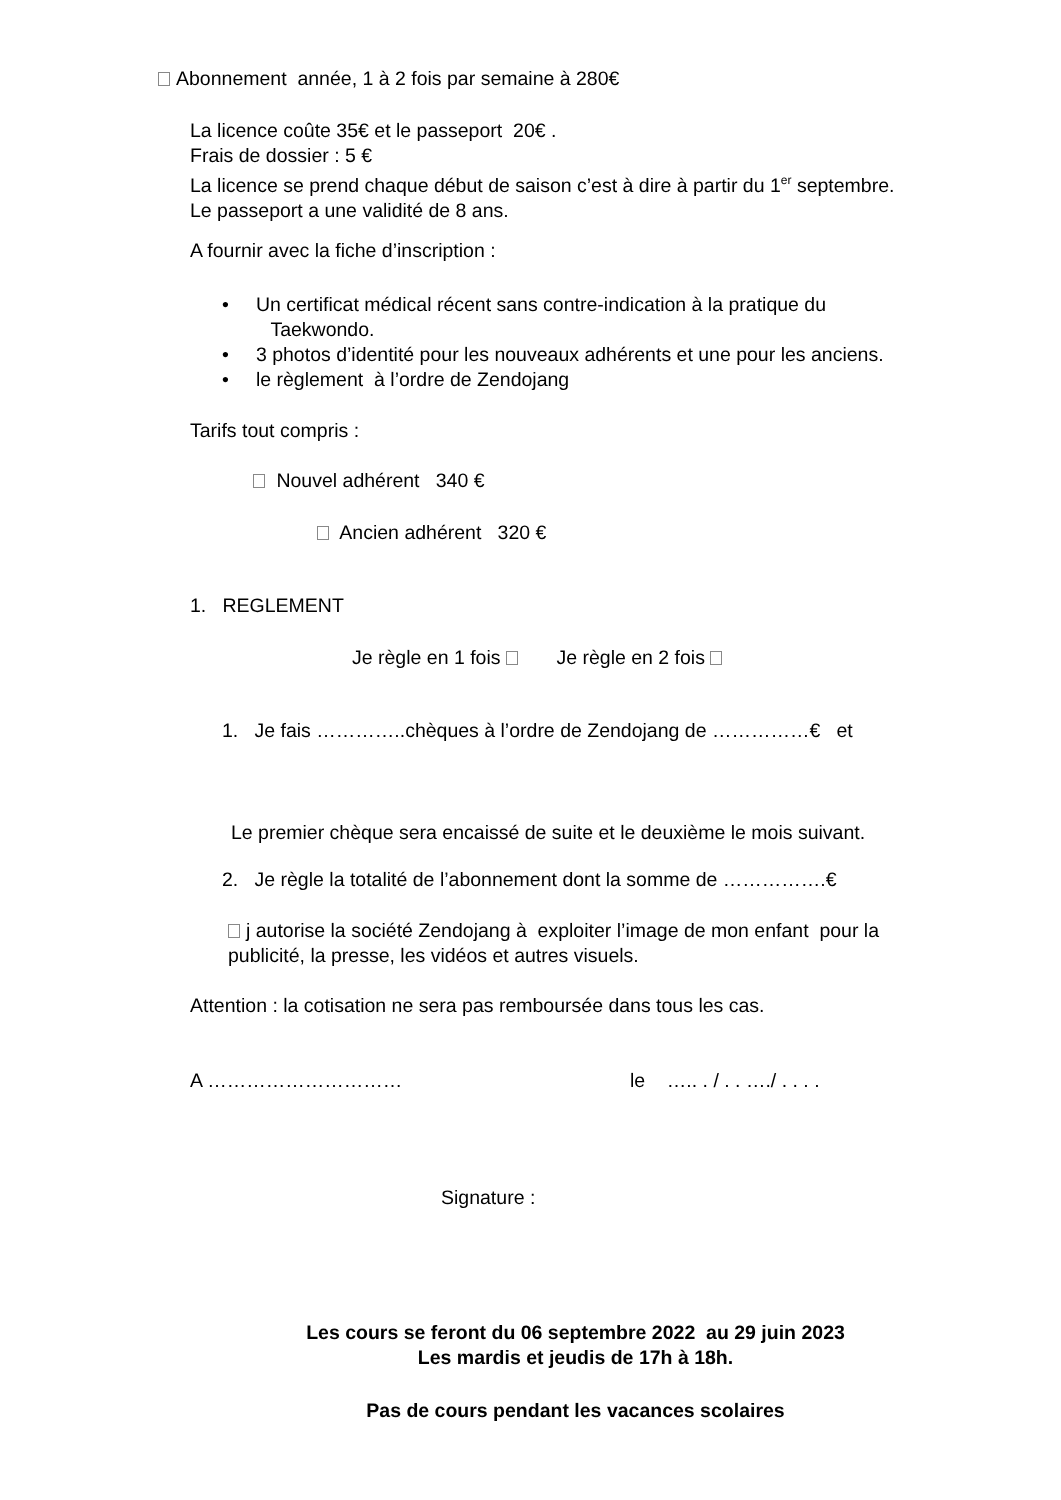Abonnement année, 1 à 2 fois par semaine à 280€
La licence coûte 35€ et le passeport 20€ .
Frais de dossier : 5 €
La licence se prend chaque début de saison c’est à dire à partir du 1<sup>er</sup> septembre.
Le passeport a une validité de 8 ans.
A fournir avec la fiche d’inscription :
• Un certificat médical récent sans contre-indication à la pratique du
Taekwondo.
• 3 photos d’identité pour les nouveaux adhérents et une pour les anciens.
• le règlement à l’ordre de Zendojang
Tarifs tout compris :
Nouvel adhérent 340 €
Ancien adhérent 320 €
1. REGLEMENT
Je règle en 1 fois Je règle en 2 fois
1. Je fais …………..chèques à l’ordre de Zendojang de ……………€ et
Le premier chèque sera encaissé de suite et le deuxième le mois suivant.
2. Je règle la totalité de l’abonnement dont la somme de …………….€
j autorise la société Zendojang à exploiter l’image de mon enfant pour la
publicité, la presse, les vidéos et autres visuels.
Attention : la cotisation ne sera pas remboursée dans tous les cas.
A ………………………… le ….. . / . . …./ . . . .
Signature :
Les cours se feront du 06 septembre 2022 au 29 juin 2023
Les mardis et jeudis de 17h à 18h.
Pas de cours pendant les vacances scolaires